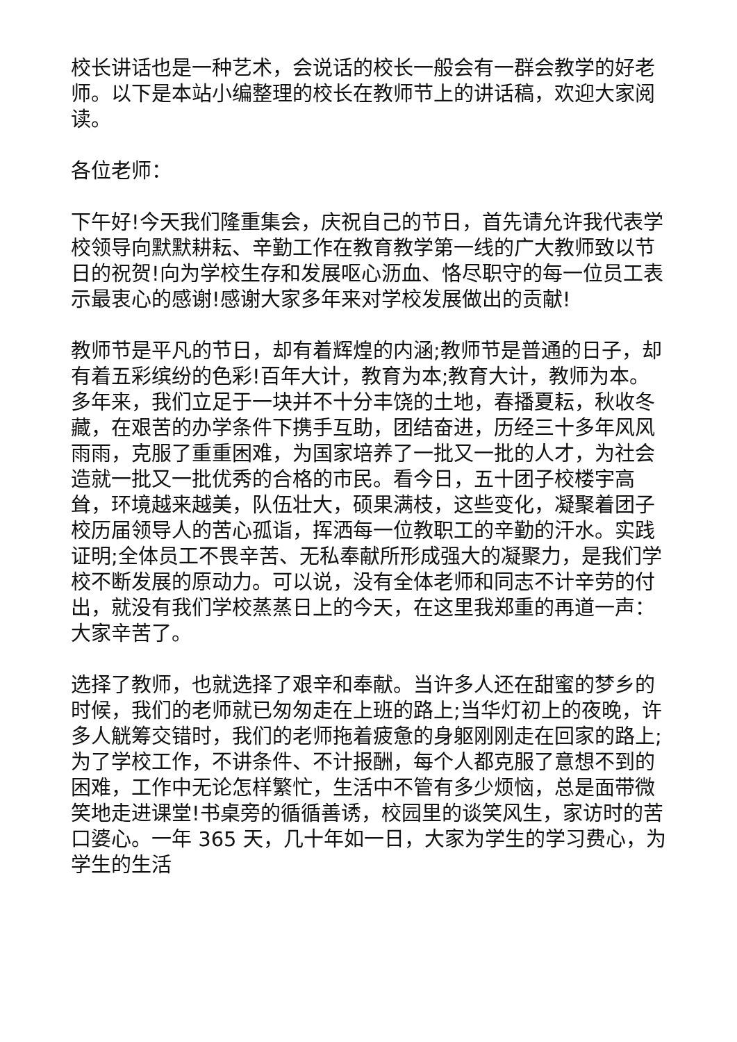校长讲话也是一种艺术，会说话的校长一般会有一群会教学的好老师。以下是本站小编整理的校长在教师节上的讲话稿，欢迎大家阅读。
各位老师：
下午好!今天我们隆重集会，庆祝自己的节日，首先请允许我代表学校领导向默默耕耘、辛勤工作在教育教学第一线的广大教师致以节日的祝贺!向为学校生存和发展呕心沥血、恪尽职守的每一位员工表示最衷心的感谢!感谢大家多年来对学校发展做出的贡献!
教师节是平凡的节日，却有着辉煌的内涵;教师节是普通的日子，却有着五彩缤纷的色彩!百年大计，教育为本;教育大计，教师为本。多年来，我们立足于一块并不十分丰饶的土地，春播夏耘，秋收冬藏，在艰苦的办学条件下携手互助，团结奋进，历经三十多年风风雨雨，克服了重重困难，为国家培养了一批又一批的人才，为社会造就一批又一批优秀的合格的市民。看今日，五十团子校楼宇高耸，环境越来越美，队伍壮大，硕果满枝，这些变化，凝聚着团子校历届领导人的苦心孤诣，挥洒每一位教职工的辛勤的汗水。实践证明;全体员工不畏辛苦、无私奉献所形成强大的凝聚力，是我们学校不断发展的原动力。可以说，没有全体老师和同志不计辛劳的付出，就没有我们学校蒸蒸日上的今天，在这里我郑重的再道一声：大家辛苦了。
选择了教师，也就选择了艰辛和奉献。当许多人还在甜蜜的梦乡的时候，我们的老师就已匆匆走在上班的路上;当华灯初上的夜晚，许多人觥筹交错时，我们的老师拖着疲惫的身躯刚刚走在回家的路上;为了学校工作，不讲条件、不计报酬，每个人都克服了意想不到的困难，工作中无论怎样繁忙，生活中不管有多少烦恼，总是面带微笑地走进课堂!书桌旁的循循善诱，校园里的谈笑风生，家访时的苦口婆心。一年 365 天，几十年如一日，大家为学生的学习费心，为学生的生活